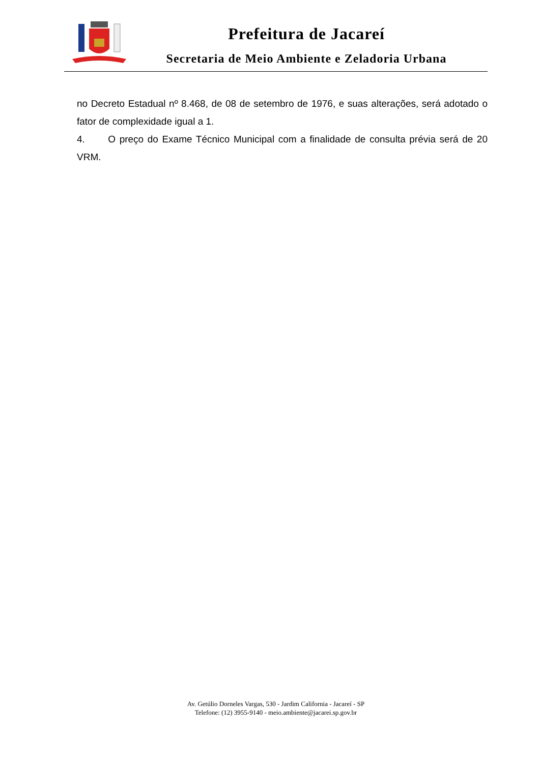Prefeitura de Jacareí
Secretaria de Meio Ambiente e Zeladoria Urbana
no Decreto Estadual nº 8.468, de 08 de setembro de 1976, e suas alterações, será adotado o fator de complexidade igual a 1.
4. O preço do Exame Técnico Municipal com a finalidade de consulta prévia será de 20 VRM.
Av. Getúlio Dorneles Vargas, 530 - Jardim California - Jacareí - SP
Telefone: (12) 3955-9140 - meio.ambiente@jacarei.sp.gov.br